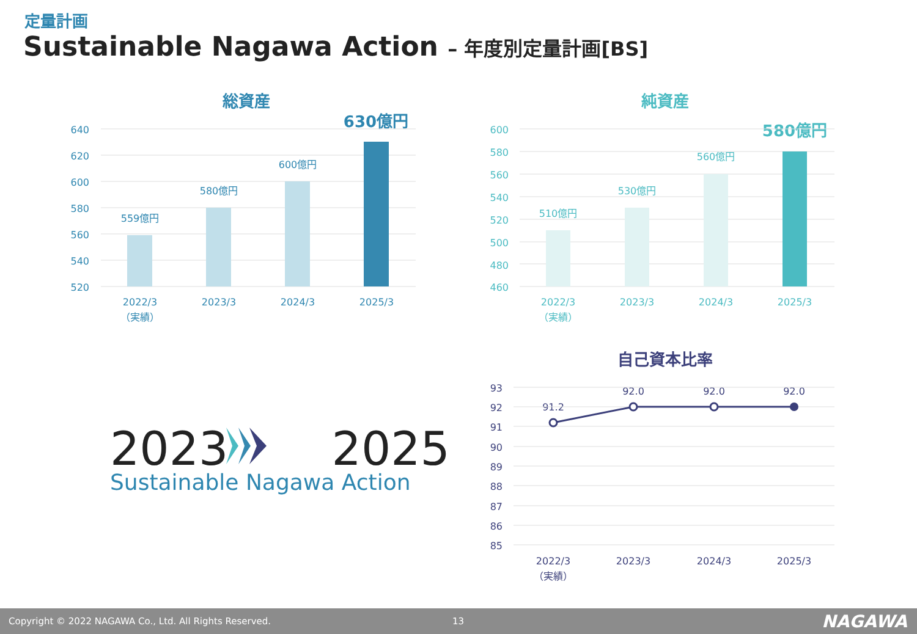定量計画
Sustainable Nagawa Action – 年度別定量計画[BS]
総資産
630億円
640
620
600
580
560
540
520
559億円
580億円
600億円
2022/3
（実績）
2023/3
2024/3
2025/3
純資産
580億円
600
580
560
540
520
500
480
460
510億円
530億円
560億円
2022/3
（実績）
2023/3
2024/3
2025/3
自己資本比率
93
92
91
90
89
88
87
86
85
91.2
92.0
92.0
92.0
2022/3
（実績）
2023/3
2024/3
2025/3
2023 2025
Sustainable Nagawa Action
Copyright © 2022 NAGAWA Co., Ltd. All Rights Reserved. 13 NAGAWA